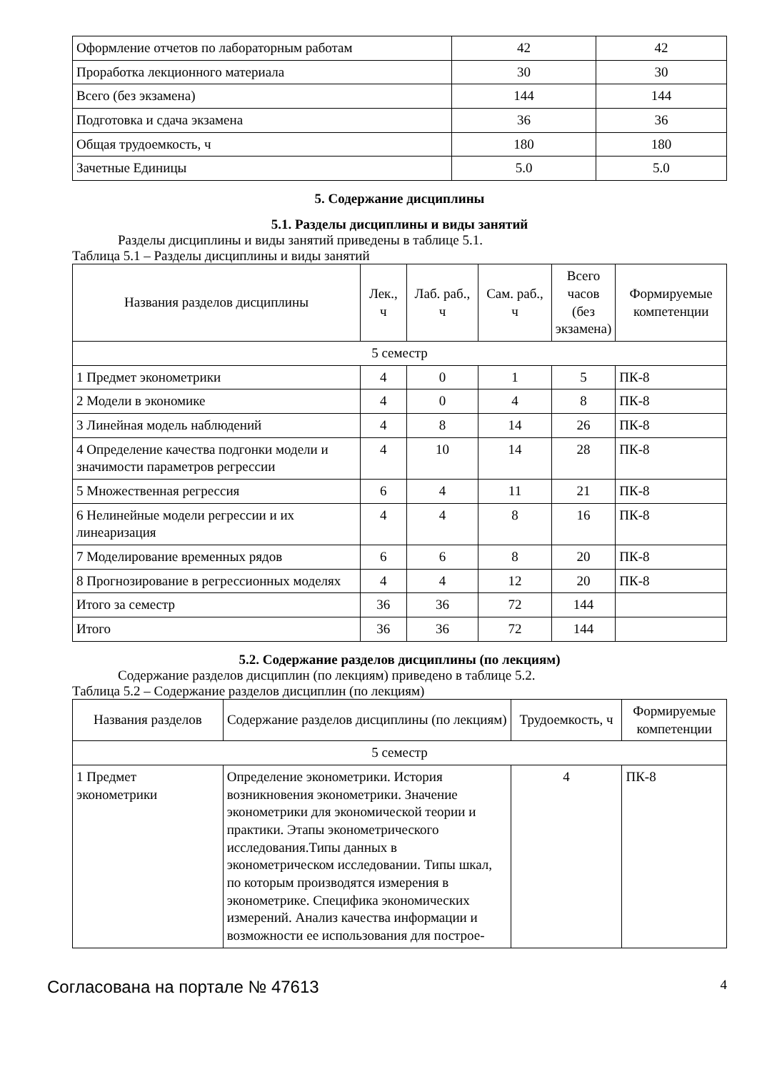| Оформление отчетов по лабораторным работам | 42 | 42 |
| Проработка лекционного материала | 30 | 30 |
| Всего (без экзамена) | 144 | 144 |
| Подготовка и сдача экзамена | 36 | 36 |
| Общая трудоемкость, ч | 180 | 180 |
| Зачетные Единицы | 5.0 | 5.0 |
5. Содержание дисциплины
5.1. Разделы дисциплины и виды занятий
Разделы дисциплины и виды занятий приведены в таблице 5.1.
Таблица 5.1 – Разделы дисциплины и виды занятий
| Названия разделов дисциплины | Лек., ч | Лаб. раб., ч | Сам. раб., ч | Всего часов (без экзамена) | Формируемые компетенции |
| --- | --- | --- | --- | --- | --- |
| 5 семестр | | | | | |
| 1 Предмет эконометрики | 4 | 0 | 1 | 5 | ПК-8 |
| 2 Модели в экономике | 4 | 0 | 4 | 8 | ПК-8 |
| 3 Линейная модель наблюдений | 4 | 8 | 14 | 26 | ПК-8 |
| 4 Определение качества подгонки модели и значимости параметров регрессии | 4 | 10 | 14 | 28 | ПК-8 |
| 5 Множественная регрессия | 6 | 4 | 11 | 21 | ПК-8 |
| 6 Нелинейные модели регрессии и их линеаризация | 4 | 4 | 8 | 16 | ПК-8 |
| 7 Моделирование временных рядов | 6 | 6 | 8 | 20 | ПК-8 |
| 8 Прогнозирование в регрессионных моделях | 4 | 4 | 12 | 20 | ПК-8 |
| Итого за семестр | 36 | 36 | 72 | 144 | |
| Итого | 36 | 36 | 72 | 144 | |
5.2. Содержание разделов дисциплины (по лекциям)
Содержание разделов дисциплин (по лекциям) приведено в таблице 5.2.
Таблица 5.2 – Содержание разделов дисциплин (по лекциям)
| Названия разделов | Содержание разделов дисциплины (по лекциям) | Трудоемкость, ч | Формируемые компетенции |
| --- | --- | --- | --- |
| 5 семестр | | | |
| 1 Предмет эконометрики | Определение эконометрики. История возникновения эконометрики. Значение эконометрики для экономической теории и практики. Этапы эконометрического исследования.Типы данных в эконометрическом исследовании. Типы шкал, по которым производятся измерения в эконометрике. Специфика экономических измерений. Анализ качества информации и возможности ее использования для построе- | 4 | ПК-8 |
Согласована на портале № 47613 4